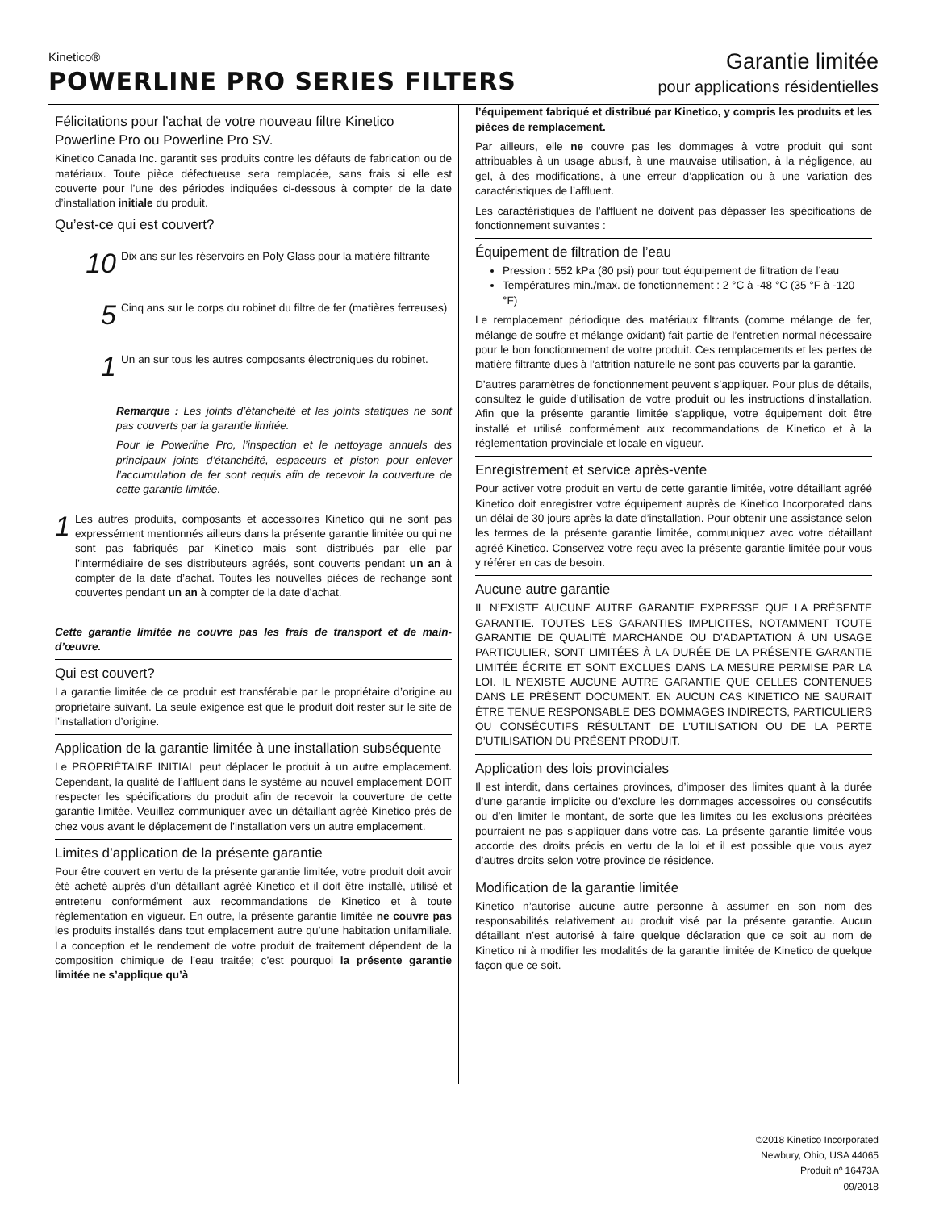Kinetico®
POWERLINE PRO SERIES FILTERS
Garantie limitée
pour applications résidentielles
Félicitations pour l’achat de votre nouveau filtre Kinetico Powerline Pro ou Powerline Pro SV.
Kinetico Canada Inc. garantit ses produits contre les défauts de fabrication ou de matériaux. Toute pièce défectueuse sera remplacée, sans frais si elle est couverte pour l’une des périodes indiquées ci-dessous à compter de la date d’installation initiale du produit.
Qu’est-ce qui est couvert?
10
Dix ans sur les réservoirs en Poly Glass pour la matière filtrante
5
Cinq ans sur le corps du robinet du filtre de fer (matières ferreuses)
1
Un an sur tous les autres composants électroniques du robinet.
Remarque : Les joints d’étanchéité et les joints statiques ne sont pas couverts par la garantie limitée.
Pour le Powerline Pro, l’inspection et le nettoyage annuels des principaux joints d’étanchéité, espaceurs et piston pour enlever l’accumulation de fer sont requis afin de recevoir la couverture de cette garantie limitée.
1
Les autres produits, composants et accessoires Kinetico qui ne sont pas expressément mentionnés ailleurs dans la présente garantie limitée ou qui ne sont pas fabriqués par Kinetico mais sont distribués par elle par l’intermédiaire de ses distributeurs agréés, sont couverts pendant un an à compter de la date d’achat. Toutes les nouvelles pièces de rechange sont couvertes pendant un an à compter de la date d'achat.
Cette garantie limitée ne couvre pas les frais de transport et de main-d’œuvre.
Qui est couvert?
La garantie limitée de ce produit est transférable par le propriétaire d’origine au propriétaire suivant. La seule exigence est que le produit doit rester sur le site de l’installation d’origine.
Application de la garantie limitée à une installation subséquente
Le PROPRIÉTAIRE INITIAL peut déplacer le produit à un autre emplacement. Cependant, la qualité de l’affluent dans le système au nouvel emplacement DOIT respecter les spécifications du produit afin de recevoir la couverture de cette garantie limitée. Veuillez communiquer avec un détaillant agréé Kinetico près de chez vous avant le déplacement de l’installation vers un autre emplacement.
Limites d’application de la présente garantie
Pour être couvert en vertu de la présente garantie limitée, votre produit doit avoir été acheté auprès d’un détaillant agréé Kinetico et il doit être installé, utilisé et entretenu conformément aux recommandations de Kinetico et à toute réglementation en vigueur. En outre, la présente garantie limitée ne couvre pas les produits installés dans tout emplacement autre qu’une habitation unifamiliale. La conception et le rendement de votre produit de traitement dépendent de la composition chimique de l’eau traitée; c’est pourquoi la présente garantie limitée ne s’applique qu’à
l’équipement fabriqué et distribué par Kinetico, y compris les produits et les pièces de remplacement.
Par ailleurs, elle ne couvre pas les dommages à votre produit qui sont attribuables à un usage abusif, à une mauvaise utilisation, à la négligence, au gel, à des modifications, à une erreur d’application ou à une variation des caractéristiques de l’affluent.
Les caractéristiques de l’affluent ne doivent pas dépasser les spécifications de fonctionnement suivantes :
Équipement de filtration de l’eau
Pression : 552 kPa (80 psi) pour tout équipement de filtration de l’eau
Températures min./max. de fonctionnement : 2 °C à -48 °C (35 °F à -120 °F)
Le remplacement périodique des matériaux filtrants (comme mélange de fer, mélange de soufre et mélange oxidant) fait partie de l’entretien normal nécessaire pour le bon fonctionnement de votre produit. Ces remplacements et les pertes de matière filtrante dues à l’attrition naturelle ne sont pas couverts par la garantie.
D’autres paramètres de fonctionnement peuvent s’appliquer. Pour plus de détails, consultez le guide d’utilisation de votre produit ou les instructions d’installation. Afin que la présente garantie limitée s'applique, votre équipement doit être installé et utilisé conformément aux recommandations de Kinetico et à la réglementation provinciale et locale en vigueur.
Enregistrement et service après-vente
Pour activer votre produit en vertu de cette garantie limitée, votre détaillant agréé Kinetico doit enregistrer votre équipement auprès de Kinetico Incorporated dans un délai de 30 jours après la date d’installation. Pour obtenir une assistance selon les termes de la présente garantie limitée, communiquez avec votre détaillant agréé Kinetico. Conservez votre reçu avec la présente garantie limitée pour vous y référer en cas de besoin.
Aucune autre garantie
IL N’EXISTE AUCUNE AUTRE GARANTIE EXPRESSE QUE LA PRÉSENTE GARANTIE. TOUTES LES GARANTIES IMPLICITES, NOTAMMENT TOUTE GARANTIE DE QUALITÉ MARCHANDE OU D’ADAPTATION À UN USAGE PARTICULIER, SONT LIMITÉES À LA DURÉE DE LA PRÉSENTE GARANTIE LIMITÉE ÉCRITE ET SONT EXCLUES DANS LA MESURE PERMISE PAR LA LOI. IL N’EXISTE AUCUNE AUTRE GARANTIE QUE CELLES CONTENUES DANS LE PRÉSENT DOCUMENT. EN AUCUN CAS KINETICO NE SAURAIT ÊTRE TENUE RESPONSABLE DES DOMMAGES INDIRECTS, PARTICULIERS OU CONSÉCUTIFS RÉSULTANT DE L’UTILISATION OU DE LA PERTE D’UTILISATION DU PRÉSENT PRODUIT.
Application des lois provinciales
Il est interdit, dans certaines provinces, d’imposer des limites quant à la durée d’une garantie implicite ou d’exclure les dommages accessoires ou consécutifs ou d’en limiter le montant, de sorte que les limites ou les exclusions précitées pourraient ne pas s’appliquer dans votre cas. La présente garantie limitée vous accorde des droits précis en vertu de la loi et il est possible que vous ayez d’autres droits selon votre province de résidence.
Modification de la garantie limitée
Kinetico n’autorise aucune autre personne à assumer en son nom des responsabilités relativement au produit visé par la présente garantie. Aucun détaillant n’est autorisé à faire quelque déclaration que ce soit au nom de Kinetico ni à modifier les modalités de la garantie limitée de Kinetico de quelque façon que ce soit.
©2018 Kinetico Incorporated
Newbury, Ohio, USA 44065
Produit nº 16473A
09/2018